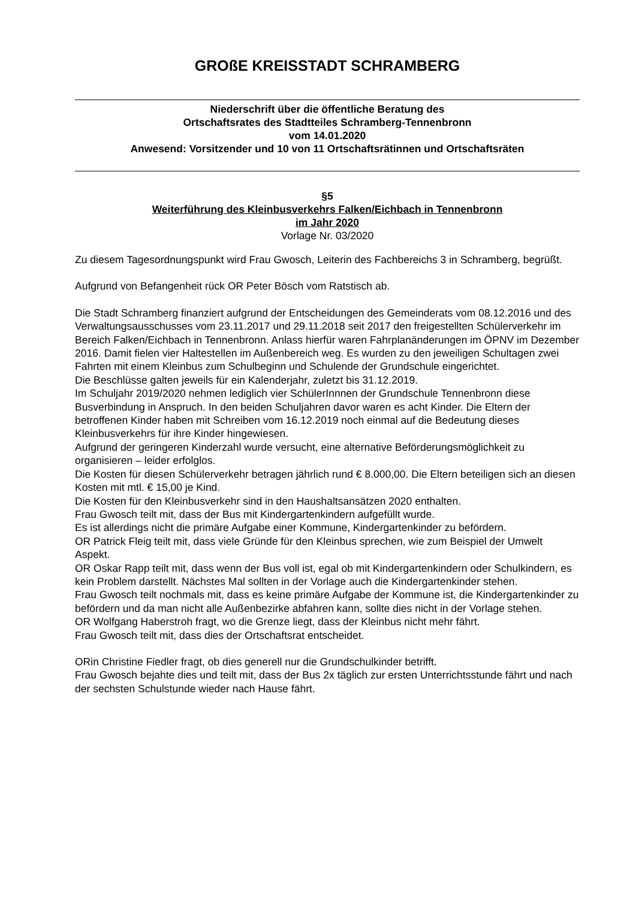GROßE KREISSTADT SCHRAMBERG
Niederschrift über die öffentliche Beratung des
Ortschaftsrates des Stadtteiles Schramberg-Tennenbronn
vom 14.01.2020
Anwesend: Vorsitzender und 10 von 11 Ortschaftsrätinnen und Ortschaftsräten
§5
Weiterführung des Kleinbusverkehrs Falken/Eichbach in Tennenbronn
im Jahr 2020
Vorlage Nr. 03/2020
Zu diesem Tagesordnungspunkt wird Frau Gwosch, Leiterin des Fachbereichs 3 in Schramberg, begrüßt.
Aufgrund von Befangenheit rück OR Peter Bösch vom Ratstisch ab.
Die Stadt Schramberg finanziert aufgrund der Entscheidungen des Gemeinderats vom 08.12.2016 und des Verwaltungsausschusses vom 23.11.2017 und 29.11.2018 seit 2017 den freigestellten Schülerverkehr im Bereich Falken/Eichbach in Tennenbronn. Anlass hierfür waren Fahrplanänderungen im ÖPNV im Dezember 2016. Damit fielen vier Haltestellen im Außenbereich weg. Es wurden zu den jeweiligen Schultagen zwei Fahrten mit einem Kleinbus zum Schulbeginn und Schulende der Grundschule eingerichtet.
Die Beschlüsse galten jeweils für ein Kalenderjahr, zuletzt bis 31.12.2019.
Im Schuljahr 2019/2020 nehmen lediglich vier SchülerInnnen der Grundschule Tennenbronn diese Busverbindung in Anspruch. In den beiden Schuljahren davor waren es acht Kinder. Die Eltern der betroffenen Kinder haben mit Schreiben vom 16.12.2019 noch einmal auf die Bedeutung dieses Kleinbusverkehrs für ihre Kinder hingewiesen.
Aufgrund der geringeren Kinderzahl wurde versucht, eine alternative Beförderungsmöglichkeit zu organisieren – leider erfolglos.
Die Kosten für diesen Schülerverkehr betragen jährlich rund € 8.000,00. Die Eltern beteiligen sich an diesen Kosten mit mtl. € 15,00 je Kind.
Die Kosten für den Kleinbusverkehr sind in den Haushaltsansätzen 2020 enthalten.
Frau Gwosch teilt mit, dass der Bus mit Kindergartenkindern aufgefüllt wurde.
Es ist allerdings nicht die primäre Aufgabe einer Kommune, Kindergartenkinder zu befördern.
OR Patrick Fleig teilt mit, dass viele Gründe für den Kleinbus sprechen, wie zum Beispiel der Umwelt Aspekt.
OR Oskar Rapp teilt mit, dass wenn der Bus voll ist, egal ob mit Kindergartenkindern oder Schulkindern, es kein Problem darstellt. Nächstes Mal sollten in der Vorlage auch die Kindergartenkinder stehen.
Frau Gwosch teilt nochmals mit, dass es keine primäre Aufgabe der Kommune ist, die Kindergartenkinder zu befördern und da man nicht alle Außenbezirke abfahren kann, sollte dies nicht in der Vorlage stehen.
OR Wolfgang Haberstroh fragt, wo die Grenze liegt, dass der Kleinbus nicht mehr fährt.
Frau Gwosch teilt mit, dass dies der Ortschaftsrat entscheidet.
ORin Christine Fiedler fragt, ob dies generell nur die Grundschulkinder betrifft.
Frau Gwosch bejahte dies und teilt mit, dass der Bus 2x täglich zur ersten Unterrichtsstunde fährt und nach der sechsten Schulstunde wieder nach Hause fährt.